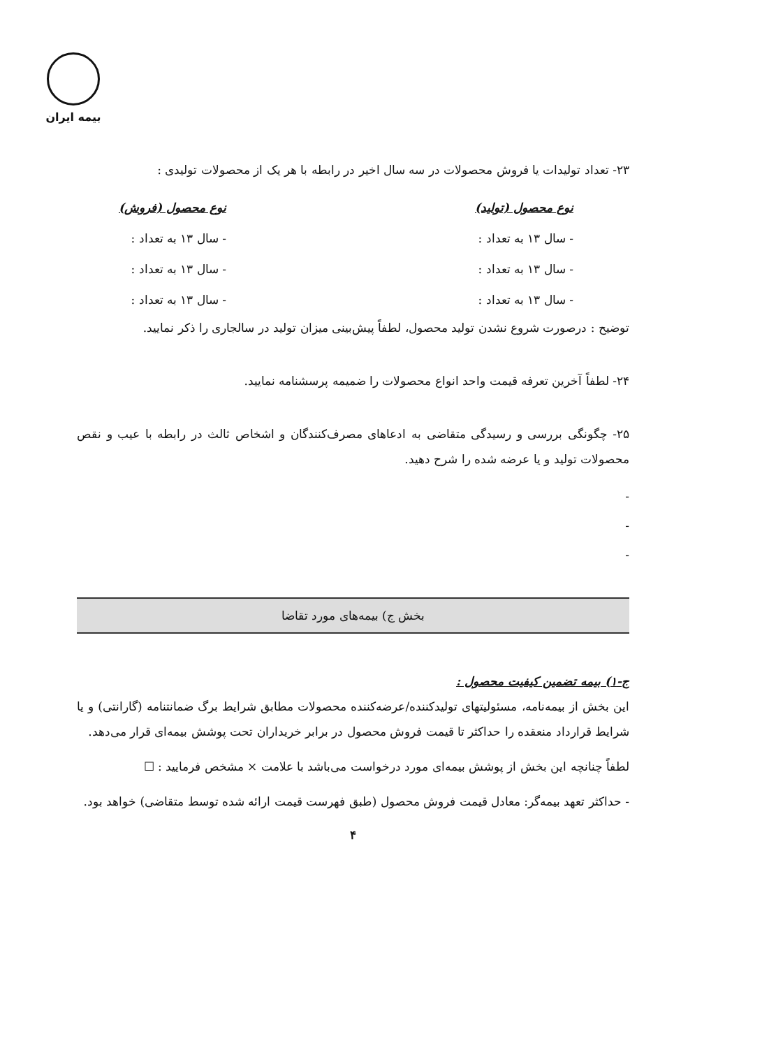بیمه ایران
۲۳- تعداد تولیدات یا فروش محصولات در سه سال اخیر در رابطه با هر یک از محصولات تولیدی :
نوع محصول (تولید)
- سال ۱۳ به تعداد :
- سال ۱۳ به تعداد :
- سال ۱۳ به تعداد :
نوع محصول (فروش)
- سال ۱۳ به تعداد :
- سال ۱۳ به تعداد :
- سال ۱۳ به تعداد :
توضیح : درصورت شروع نشدن تولید محصول، لطفاً پیش‌بینی میزان تولید در سالجاری را ذکر نمایید.
۲۴- لطفاً آخرین تعرفه قیمت واحد انواع محصولات را ضمیمه پرسشنامه نمایید.
۲۵- چگونگی بررسی و رسیدگی متقاضی به ادعاهای مصرف‌کنندگان و اشخاص ثالث در رابطه با عیب و نقص محصولات تولید و یا عرضه شده را شرح دهید.
-
-
-
بخش ج) بیمه‌های مورد تقاضا
ج-۱) بیمه تضمین کیفیت محصول :
این بخش از بیمه‌نامه، مسئولیتهای تولیدکننده/عرضه‌کننده محصولات مطابق شرایط برگ ضمانتنامه (گارانتی) و یا شرایط قرارداد منعقده را حداکثر تا قیمت فروش محصول در برابر خریداران تحت پوشش بیمه‌ای قرار می‌دهد.
لطفاً چنانچه این بخش از پوشش بیمه‌ای مورد درخواست می‌باشد با علامت × مشخص فرمایید : ☐
- حداکثر تعهد بیمه‌گر: معادل قیمت فروش محصول (طبق فهرست قیمت ارائه شده توسط متقاضی) خواهد بود.
۴